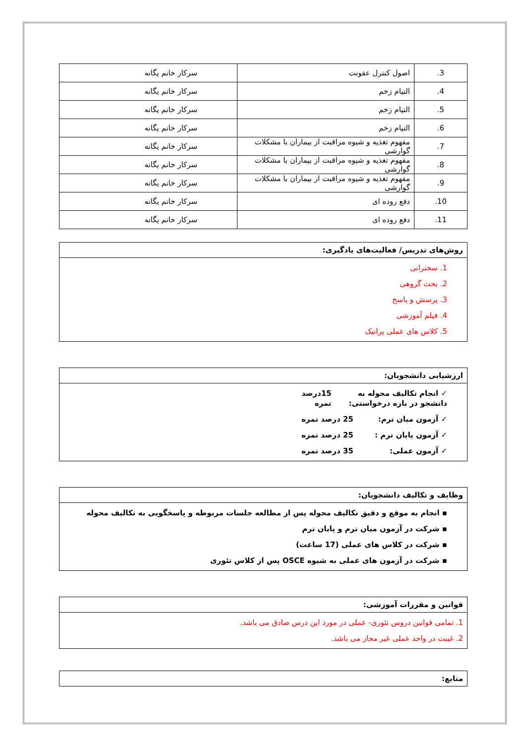| 3. | اصول کنترل عفونت | سرکار خانم یگانه |
| 4. | التیام زخم | سرکار خانم یگانه |
| 5. | التیام زخم | سرکار خانم یگانه |
| 6. | التیام زخم | سرکار خانم یگانه |
| 7. | مفهوم تغذیه و شیوه مراقبت از بیماران با مشکلات گوارشی | سرکار خانم یگانه |
| 8. | مفهوم تغذیه و شیوه مراقبت از بیماران با مشکلات گوارشی | سرکار خانم یگانه |
| 9. | مفهوم تغذیه و شیوه مراقبت از بیماران با مشکلات گوارشی | سرکار خانم یگانه |
| 10. | دفع روده ای | سرکار خانم یگانه |
| 11. | دفع روده ای | سرکار خانم یگانه |
روش‌های تدریس/ فعالیت‌های یادگیری:
1. سخنرانی
2. بحث گروهی
3. پرسش و پاسخ
4. فیلم آموزشی
5. کلاس های عملی پراتیک
ارزشیابی دانشجویان:
✓ انجام تکالیف محوله به دانشجو در بازه درخواستی: 15درصد نمره
✓ آزمون میان ترم: 25 درصد نمره
✓ آزمون پایان ترم : 25 درصد نمره
✓ آزمون عملی: 35 درصد نمره
وظایف و تکالیف دانشجویان:
▪ انجام به موقع و دقیق تکالیف محوله پس از مطالعه جلسات مربوطه و پاسخگویی به تکالیف محوله
▪ شرکت در آزمون میان ترم و پایان ترم
▪ شرکت در کلاس های عملی (17 ساعت)
▪ شرکت در آزمون های عملی به شیوه OSCE پس از کلاس تئوری
قوانین و مقررات آموزشی:
1. تمامی قوانین دروس تئوری- عملی در مورد این درس صادق می باشد.
2. غیبت در واحد عملی غیر مجاز می باشد.
منابع: